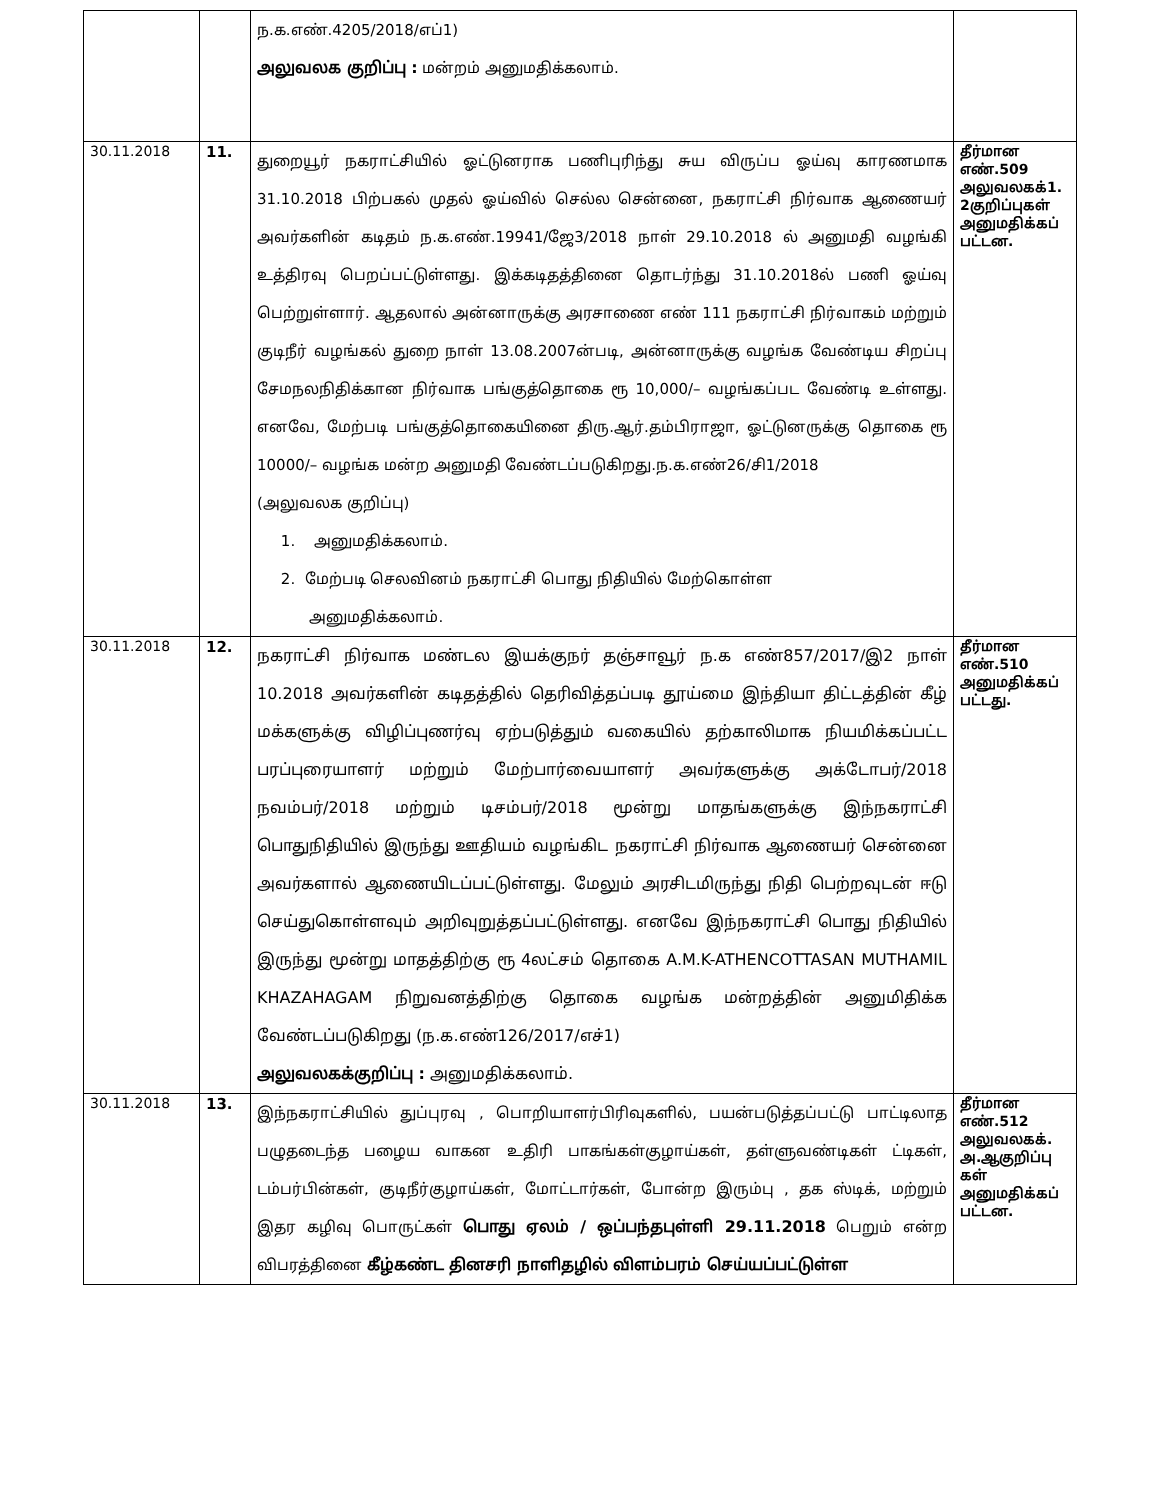| | | ந.க.எண்.4205/2018/எப்1) அலுவலக குறிப்பு : மன்றம் அனுமதிக்கலாம். | |
| 30.11.2018 | 11. | துறையூர் நகராட்சியில் ஓட்டுனராக பணிபுரிந்து சுய விருப்ப ஓய்வு காரணமாக 31.10.2018 பிற்பகல் முதல் ஓய்வில் செல்ல சென்னை, நகராட்சி நிர்வாக ஆணையர் அவர்களின் கடிதம் ந.க.எண்.19941/ஜே3/2018 நாள் 29.10.2018 ல் அனுமதி வழங்கி உத்திரவு பெறப்பட்டுள்ளது. இக்கடிதத்தினை தொடர்ந்து 31.10.2018ல் பணி ஓய்வு பெற்றுள்ளார். ஆதலால் அன்னாருக்கு அரசாணை எண் 111 நகராட்சி நிர்வாகம் மற்றும் குடிநீர் வழங்கல் துறை நாள் 13.08.2007ன்படி, அன்னாருக்கு வழங்க வேண்டிய சிறப்பு சேமநலநிதிக்கான நிர்வாக பங்குத்தொகை ரூ 10,000/– வழங்கப்பட வேண்டி உள்ளது. எனவே, மேற்படி பங்குத்தொகையினை திரு.ஆர்.தம்பிராஜா, ஓட்டுனருக்கு தொகை ரூ 10000/– வழங்க மன்ற அனுமதி வேண்டப்படுகிறது.ந.க.எண்26/சி1/2018 (அலுவலக குறிப்பு) 1. அனுமதிக்கலாம். 2. மேற்படி செலவினம் நகராட்சி பொது நிதியில் மேற்கொள்ள அனுமதிக்கலாம். | தீர்மான எண்.509 அலுவலகக்1. 2குறிப்புகள் அனுமதிக்கப் பட்டன. |
| 30.11.2018 | 12. | நகராட்சி நிர்வாக மண்டல இயக்குநர் தஞ்சாவூர் ந.க எண்857/2017/இ2 நாள் 10.2018 அவர்களின் கடிதத்தில் தெரிவித்தப்படி தூய்மை இந்தியா திட்டத்தின் கீழ் மக்களுக்கு விழிப்புணர்வு ஏற்படுத்தும் வகையில் தற்காலிமாக நியமிக்கப்பட்ட பரப்புரையாளர் மற்றும் மேற்பார்வையாளர் அவர்களுக்கு அக்டோபர்/2018 நவம்பர்/2018 மற்றும் டிசம்பர்/2018 மூன்று மாதங்களுக்கு இந்நகராட்சி பொதுநிதியில் இருந்து ஊதியம் வழங்கிட நகராட்சி நிர்வாக ஆணையர் சென்னை அவர்களால் ஆணையிடப்பட்டுள்ளது. மேலும் அரசிடமிருந்து நிதி பெற்றவுடன் ஈடு செய்துகொள்ளவும் அறிவுறுத்தப்பட்டுள்ளது. எனவே இந்நகராட்சி பொது நிதியில் இருந்து மூன்று மாதத்திற்கு ரூ 4லட்சம் தொகை A.M.K-ATHENCOTTASAN MUTHAMIL KHAZAHAGAM நிறுவனத்திற்கு தொகை வழங்க மன்றத்தின் அனுமிதிக்க வேண்டப்படுகிறது (ந.க.எண்126/2017/எச்1) அலுவலகக்குறிப்பு : அனுமதிக்கலாம். | தீர்மான எண்.510 அனுமதிக்கப் பட்டது. |
| 30.11.2018 | 13. | இந்நகராட்சியில் துப்புரவு , பொறியாளர்பிரிவுகளில், பயன்படுத்தப்பட்டு பாட்டிலாத பழுதடைந்த பழைய வாகன உதிரி பாகங்கள்குழாய்கள், தள்ளுவண்டிகள் ட்டிகள், டம்பர்பின்கள், குடிநீர்குழாய்கள், மோட்டார்கள், போன்ற இரும்பு , தக ஸ்டிக், மற்றும் இதர கழிவு பொருட்கள் பொது ஏலம் / ஒப்பந்தபுள்ளி 29.11.2018 பெறும் என்ற விபரத்தினை கீழ்கண்ட தினசரி நாளிதழில் விளம்பரம் செய்யப்பட்டுள்ள | தீர்மான எண்.512 அலுவலகக். அ.ஆகுறிப்பு கள் அனுமதிக்கப் பட்டன. |